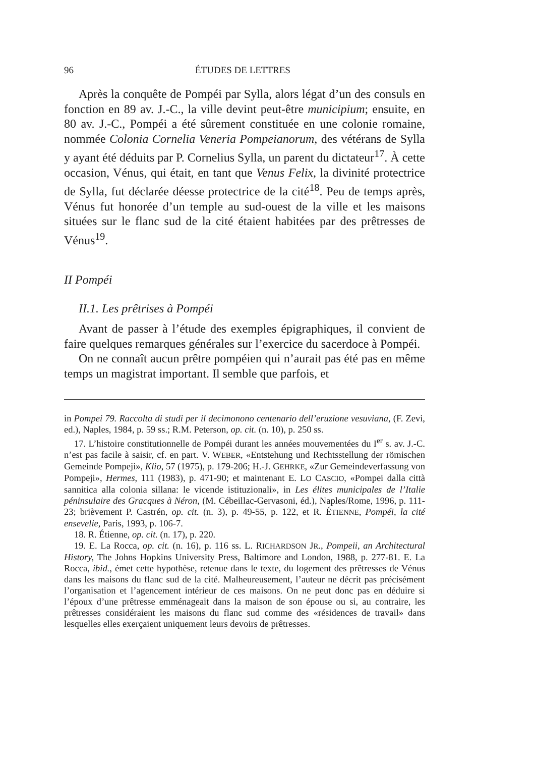96 ÉTUDES DE LETTRES
Après la conquête de Pompéi par Sylla, alors légat d’un des consuls en fonction en 89 av. J.-C., la ville devint peut-être municipium; ensuite, en 80 av. J.-C., Pompéi a été sûrement constituée en une colonie romaine, nommée Colonia Cornelia Veneria Pompeianorum, des vétérans de Sylla y ayant été déduits par P. Cornelius Sylla, un parent du dictateur<sup>17</sup>. À cette occasion, Vénus, qui était, en tant que Venus Felix, la divinité protectrice de Sylla, fut déclarée déesse protectrice de la cité<sup>18</sup>. Peu de temps après, Vénus fut honorée d’un temple au sud-ouest de la ville et les maisons situées sur le flanc sud de la cité étaient habitées par des prêtresses de Vénus<sup>19</sup>.
II Pompéi
II.1. Les prêtrises à Pompéi
Avant de passer à l’étude des exemples épigraphiques, il convient de faire quelques remarques générales sur l’exercice du sacerdoce à Pompéi.
On ne connaît aucun prêtre pompéien qui n’aurait pas été pas en même temps un magistrat important. Il semble que parfois, et
in Pompei 79. Raccolta di studi per il decimonono centenario dell’eruzione vesuviana, (F. Zevi, ed.), Naples, 1984, p. 59 ss.; R.M. Peterson, op. cit. (n. 10), p. 250 ss.
17. L’histoire constitutionnelle de Pompéi durant les années mouvementées du I<sup>er</sup> s. av. J.-C. n’est pas facile à saisir, cf. en part. V. WEBER, «Entstehung und Rechtsstellung der römischen Gemeinde Pompeji», Klio, 57 (1975), p. 179-206; H.-J. GEHRKE, «Zur Gemeindeverfassung von Pompeji», Hermes, 111 (1983), p. 471-90; et maintenant E. LO CASCIO, «Pompei dalla città sannitica alla colonia sillana: le vicende istituzionali», in Les élites municipales de l’Italie péninsulaire des Gracques à Néron, (M. Cébeillac-Gervasoni, éd.), Naples/Rome, 1996, p. 111-23; brièvement P. Castrén, op. cit. (n. 3), p. 49-55, p. 122, et R. ÉTIENNE, Pompéi, la cité ensevelie, Paris, 1993, p. 106-7.
18. R. Étienne, op. cit. (n. 17), p. 220.
19. E. La Rocca, op. cit. (n. 16), p. 116 ss. L. RICHARDSON JR., Pompeii, an Architectural History, The Johns Hopkins University Press, Baltimore and London, 1988, p. 277-81. E. La Rocca, ibid., émet cette hypothèse, retenue dans le texte, du logement des prêtresses de Vénus dans les maisons du flanc sud de la cité. Malheureusement, l’auteur ne décrit pas précisément l’organisation et l’agencement intérieur de ces maisons. On ne peut donc pas en déduire si l’époux d’une prêtresse emménageait dans la maison de son épouse ou si, au contraire, les prêtresses considéraient les maisons du flanc sud comme des «résidences de travail» dans lesquelles elles exerçaient uniquement leurs devoirs de prêtresses.